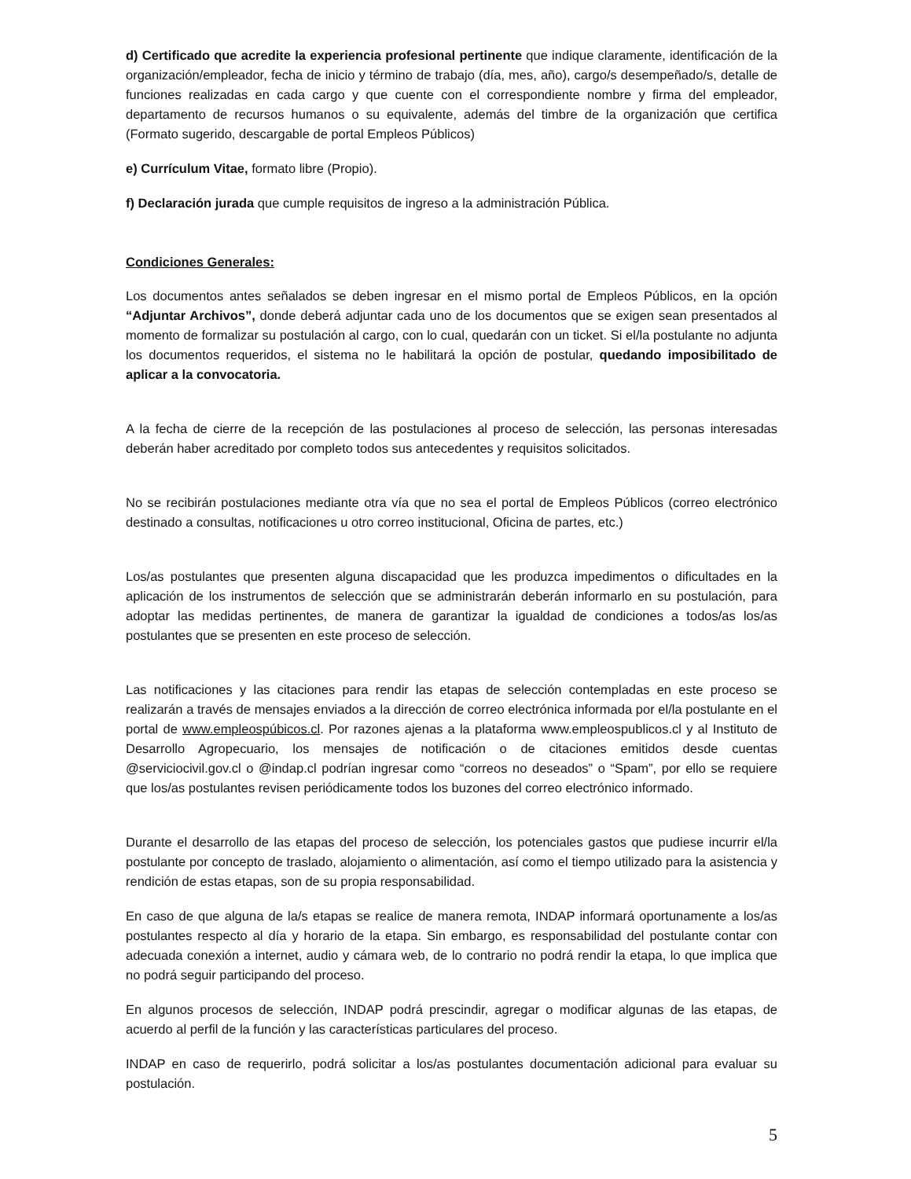d) Certificado que acredite la experiencia profesional pertinente que indique claramente, identificación de la organización/empleador, fecha de inicio y término de trabajo (día, mes, año), cargo/s desempeñado/s, detalle de funciones realizadas en cada cargo y que cuente con el correspondiente nombre y firma del empleador, departamento de recursos humanos o su equivalente, además del timbre de la organización que certifica (Formato sugerido, descargable de portal Empleos Públicos)
e) Currículum Vitae, formato libre (Propio).
f) Declaración jurada que cumple requisitos de ingreso a la administración Pública.
Condiciones Generales:
Los documentos antes señalados se deben ingresar en el mismo portal de Empleos Públicos, en la opción “Adjuntar Archivos”, donde deberá adjuntar cada uno de los documentos que se exigen sean presentados al momento de formalizar su postulación al cargo, con lo cual, quedarán con un ticket. Si el/la postulante no adjunta los documentos requeridos, el sistema no le habilitará la opción de postular, quedando imposibilitado de aplicar a la convocatoria.
A la fecha de cierre de la recepción de las postulaciones al proceso de selección, las personas interesadas deberán haber acreditado por completo todos sus antecedentes y requisitos solicitados.
No se recibirán postulaciones mediante otra vía que no sea el portal de Empleos Públicos (correo electrónico destinado a consultas, notificaciones u otro correo institucional, Oficina de partes, etc.)
Los/as postulantes que presenten alguna discapacidad que les produzca impedimentos o dificultades en la aplicación de los instrumentos de selección que se administrarán deberán informarlo en su postulación, para adoptar las medidas pertinentes, de manera de garantizar la igualdad de condiciones a todos/as los/as postulantes que se presenten en este proceso de selección.
Las notificaciones y las citaciones para rendir las etapas de selección contempladas en este proceso se realizarán a través de mensajes enviados a la dirección de correo electrónica informada por el/la postulante en el portal de www.empleospúbicos.cl. Por razones ajenas a la plataforma www.empleospublicos.cl y al Instituto de Desarrollo Agropecuario, los mensajes de notificación o de citaciones emitidos desde cuentas @serviciocivil.gov.cl o @indap.cl podrían ingresar como “correos no deseados” o “Spam”, por ello se requiere que los/as postulantes revisen periódicamente todos los buzones del correo electrónico informado.
Durante el desarrollo de las etapas del proceso de selección, los potenciales gastos que pudiese incurrir el/la postulante por concepto de traslado, alojamiento o alimentación, así como el tiempo utilizado para la asistencia y rendición de estas etapas, son de su propia responsabilidad.
En caso de que alguna de la/s etapas se realice de manera remota, INDAP informará oportunamente a los/as postulantes respecto al día y horario de la etapa. Sin embargo, es responsabilidad del postulante contar con adecuada conexión a internet, audio y cámara web, de lo contrario no podrá rendir la etapa, lo que implica que no podrá seguir participando del proceso.
En algunos procesos de selección, INDAP podrá prescindir, agregar o modificar algunas de las etapas, de acuerdo al perfil de la función y las características particulares del proceso.
INDAP en caso de requerirlo, podrá solicitar a los/as postulantes documentación adicional para evaluar su postulación.
5